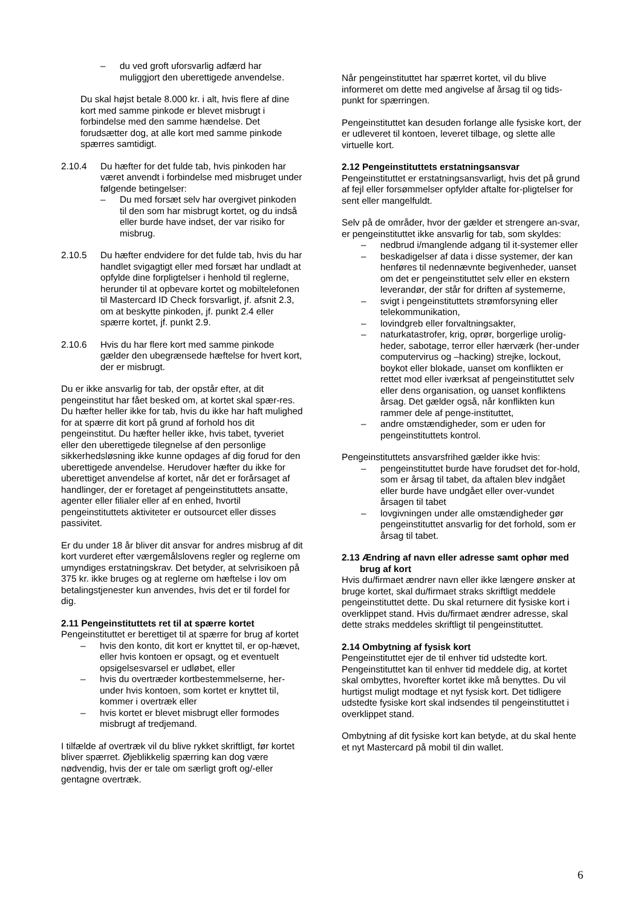– du ved groft uforsvarlig adfærd har muliggjort den uberettigede anvendelse.
Du skal højst betale 8.000 kr. i alt, hvis flere af dine kort med samme pinkode er blevet misbrugt i forbindelse med den samme hændelse. Det forudsætter dog, at alle kort med samme pinkode spærres samtidigt.
2.10.4 Du hæfter for det fulde tab, hvis pinkoden har været anvendt i forbindelse med misbruget under følgende betingelser:
– Du med forsæt selv har overgivet pinkoden til den som har misbrugt kortet, og du indså eller burde have indset, der var risiko for misbrug.
2.10.5 Du hæfter endvidere for det fulde tab, hvis du har handlet svigagtigt eller med forsæt har undladt at opfylde dine forpligtelser i henhold til reglerne, herunder til at opbevare kortet og mobiltelefonen til Mastercard ID Check forsvarligt, jf. afsnit 2.3, om at beskytte pinkoden, jf. punkt 2.4 eller spærre kortet, jf. punkt 2.9.
2.10.6 Hvis du har flere kort med samme pinkode gælder den ubegrænsede hæftelse for hvert kort, der er misbrugt.
Du er ikke ansvarlig for tab, der opstår efter, at dit pengeinstitut har fået besked om, at kortet skal spær-res. Du hæfter heller ikke for tab, hvis du ikke har haft mulighed for at spærre dit kort på grund af forhold hos dit pengeinstitut. Du hæfter heller ikke, hvis tabet, tyveriet eller den uberettigede tilegnelse af den personlige sikkerhedsløsning ikke kunne opdages af dig forud for den uberettigede anvendelse. Herudover hæfter du ikke for uberettiget anvendelse af kortet, når det er forårsaget af handlinger, der er foretaget af pengeinstituttets ansatte, agenter eller filialer eller af en enhed, hvortil pengeinstituttets aktiviteter er outsourcet eller disses passivitet.
Er du under 18 år bliver dit ansvar for andres misbrug af dit kort vurderet efter værgemålslovens regler og reglerne om umyndiges erstatningskrav. Det betyder, at selvrisikoen på 375 kr. ikke bruges og at reglerne om hæftelse i lov om betalingstjenester kun anvendes, hvis det er til fordel for dig.
2.11 Pengeinstituttets ret til at spærre kortet
Pengeinstituttet er berettiget til at spærre for brug af kortet
– hvis den konto, dit kort er knyttet til, er op-hævet, eller hvis kontoen er opsagt, og et eventuelt opsigelsesvarsel er udløbet, eller
– hvis du overtræder kortbestemmelserne, her-under hvis kontoen, som kortet er knyttet til, kommer i overtræk eller
– hvis kortet er blevet misbrugt eller formodes misbrugt af tredjemand.
I tilfælde af overtræk vil du blive rykket skriftligt, før kortet bliver spærret. Øjeblikkelig spærring kan dog være nødvendig, hvis der er tale om særligt groft og/-eller gentagne overtræk.
Når pengeinstituttet har spærret kortet, vil du blive informeret om dette med angivelse af årsag til og tids-punkt for spærringen.
Pengeinstituttet kan desuden forlange alle fysiske kort, der er udleveret til kontoen, leveret tilbage, og slette alle virtuelle kort.
2.12 Pengeinstituttets erstatningsansvar
Pengeinstituttet er erstatningsansvarligt, hvis det på grund af fejl eller forsømmelser opfylder aftalte for-pligtelser for sent eller mangelfuldt.
Selv på de områder, hvor der gælder et strengere an-svar, er pengeinstituttet ikke ansvarlig for tab, som skyldes:
– nedbrud i/manglende adgang til it-systemer eller
– beskadigelser af data i disse systemer, der kan henføres til nedennævnte begivenheder, uanset om det er pengeinstituttet selv eller en ekstern leverandør, der står for driften af systemerne,
– svigt i pengeinstituttets strømforsyning eller telekommunikation,
– lovindgreb eller forvaltningsakter,
– naturkatastrofer, krig, oprør, borgerlige urolig-heder, sabotage, terror eller hærværk (her-under computervirus og –hacking) strejke, lockout, boykot eller blokade, uanset om konflikten er rettet mod eller iværksat af pengeinstituttet selv eller dens organisation, og uanset konfliktens årsag. Det gælder også, når konflikten kun rammer dele af penge-instituttet,
– andre omstændigheder, som er uden for pengeinstituttets kontrol.
Pengeinstituttets ansvarsfrihed gælder ikke hvis:
– pengeinstituttet burde have forudset det for-hold, som er årsag til tabet, da aftalen blev indgået eller burde have undgået eller over-vundet årsagen til tabet
– lovgivningen under alle omstændigheder gør pengeinstituttet ansvarlig for det forhold, som er årsag til tabet.
2.13 Ændring af navn eller adresse samt ophør med
brug af kort
Hvis du/firmaet ændrer navn eller ikke længere ønsker at bruge kortet, skal du/firmaet straks skriftligt meddele pengeinstituttet dette. Du skal returnere dit fysiske kort i overklippet stand. Hvis du/firmaet ændrer adresse, skal dette straks meddeles skriftligt til pengeinstituttet.
2.14 Ombytning af fysisk kort
Pengeinstituttet ejer de til enhver tid udstedte kort. Pengeinstituttet kan til enhver tid meddele dig, at kortet skal ombyttes, hvorefter kortet ikke må benyttes. Du vil hurtigst muligt modtage et nyt fysisk kort. Det tidligere udstedte fysiske kort skal indsendes til pengeinstituttet i overklippet stand.
Ombytning af dit fysiske kort kan betyde, at du skal hente et nyt Mastercard på mobil til din wallet.
6